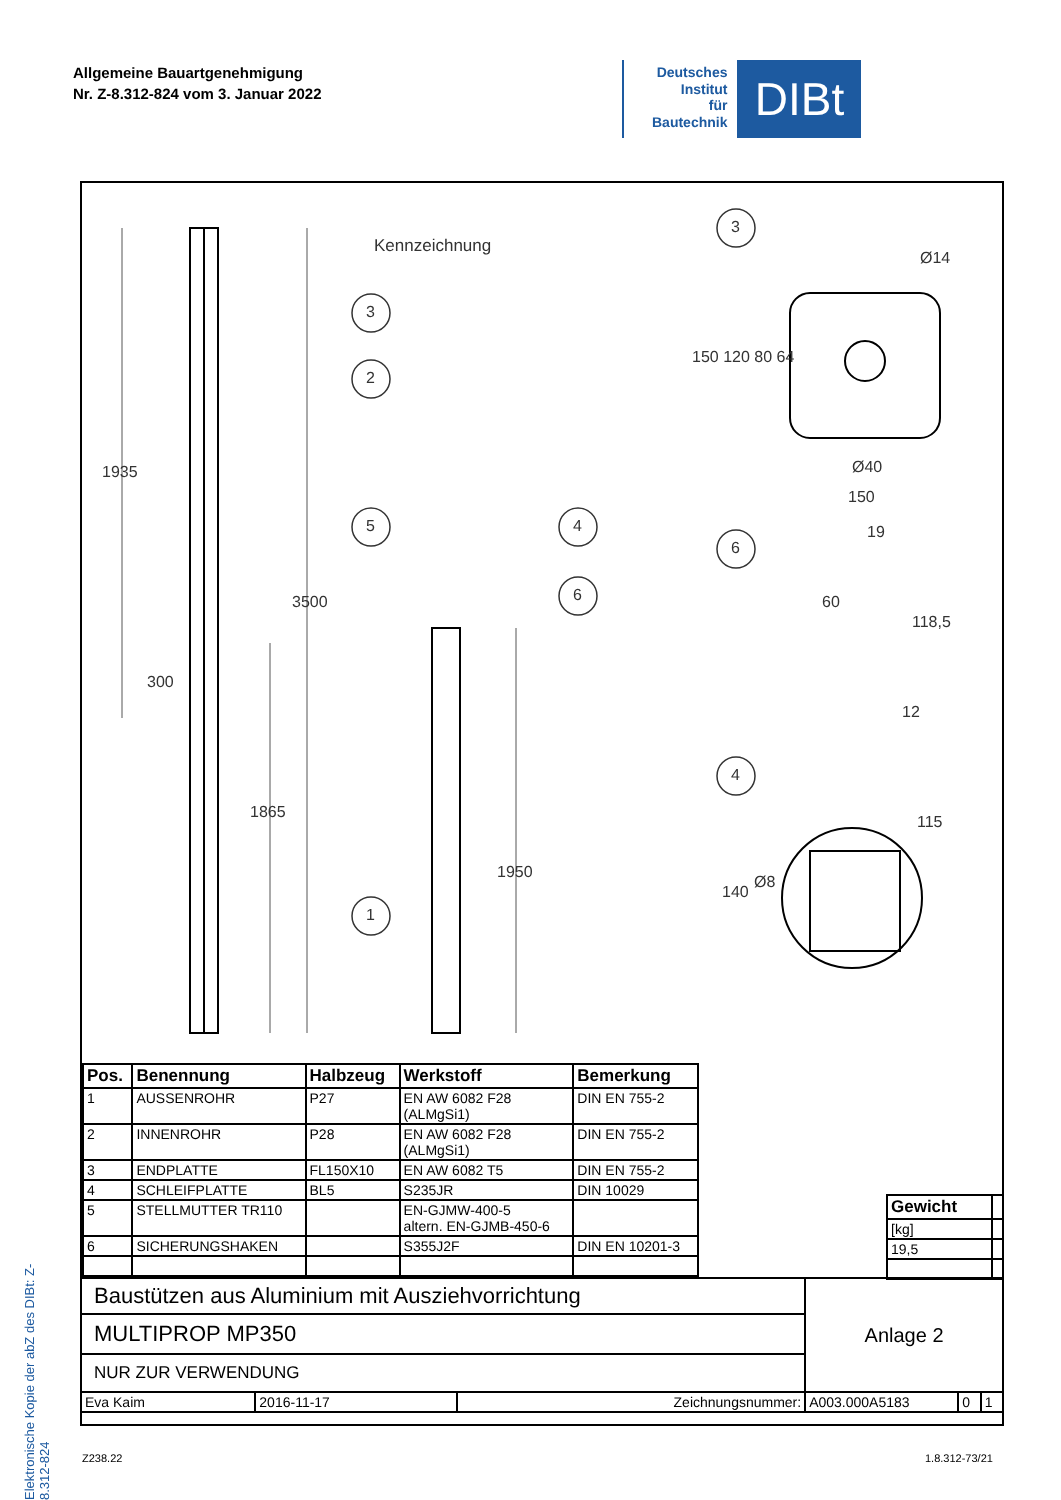Allgemeine Bauartgenehmigung
Nr. Z-8.312-824 vom 3. Januar 2022
Deutsches
Institut
für
Bautechnik
DIBt
Elektronische Kopie der abZ des DIBt: Z-8.312-824
Kennzeichnung
3
2
5 4
6
1
3
6
4
1935
3500
300
1865
1950
Ø14
150 120 80 64
Ø40
150
19
60
118,5
12
115
140
Ø8
| Pos. | Benennung | Halbzeug | Werkstoff | Bemerkung |
| --- | --- | --- | --- | --- |
| 1 | AUSSENROHR | P27 | EN AW 6082 F28 (ALMgSi1) | DIN EN 755-2 |
| 2 | INNENROHR | P28 | EN AW 6082 F28 (ALMgSi1) | DIN EN 755-2 |
| 3 | ENDPLATTE | FL150X10 | EN AW 6082 T5 | DIN EN 755-2 |
| 4 | SCHLEIFPLATTE | BL5 | S235JR | DIN 10029 |
| 5 | STELLMUTTER TR110 | | EN-GJMW-400-5 altern. EN-GJMB-450-6 | |
| 6 | SICHERUNGSHAKEN | | S355J2F | DIN EN 10201-3 |
| Gewicht | |
| [kg] | |
| 19,5 | |
| Baustützen aus Aluminium mit Ausziehvorrichtung | | | Anlage 2 | | |
| MULTIPROP MP350 | | | | | |
| NUR ZUR VERWENDUNG | | | | | |
| Eva Kaim | 2016-11-17 | Zeichnungsnummer: | A003.000A5183 | 0 | 1 |
Z238.22 1.8.312-73/21